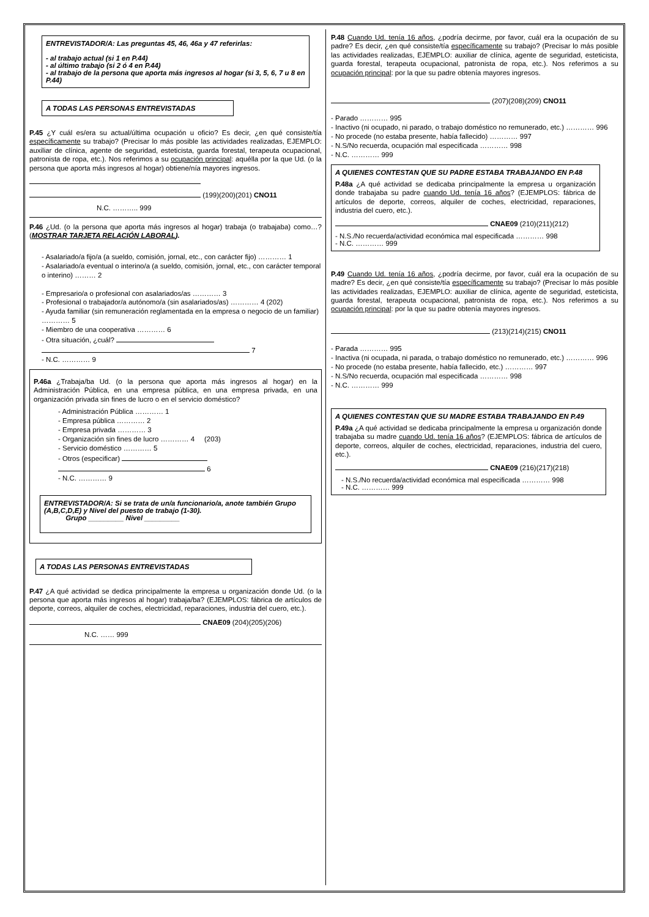ENTREVISTADOR/A: Las preguntas 45, 46, 46a y 47 referirlas:
- al trabajo actual (si 1 en P.44)
- al último trabajo (si 2 ó 4 en P.44)
- al trabajo de la persona que aporta más ingresos al hogar (si 3, 5, 6, 7 u 8 en P.44)
A TODAS LAS PERSONAS ENTREVISTADAS
P.45 ¿Y cuál es/era su actual/última ocupación u oficio? Es decir, ¿en qué consiste/tía específicamente su trabajo? (Precisar lo más posible las actividades realizadas, EJEMPLO: auxiliar de clínica, agente de seguridad, esteticista, guarda forestal, terapeuta ocupacional, patronista de ropa, etc.). Nos referimos a su ocupación principal: aquélla por la que Ud. (o la persona que aporta más ingresos al hogar) obtiene/nía mayores ingresos.
(199)(200)(201) CNO11
N.C. ……….. 999
P.46 ¿Ud. (o la persona que aporta más ingresos al hogar) trabaja (o trabajaba) como…? (MOSTRAR TARJETA RELACIÓN LABORAL).
- Asalariado/a fijo/a (a sueldo, comisión, jornal, etc., con carácter fijo) ………… 1
- Asalariado/a eventual o interino/a (a sueldo, comisión, jornal, etc., con carácter temporal o interino) ……… 2
- Empresario/a o profesional con asalariados/as ………… 3
- Profesional o trabajador/a autónomo/a (sin asalariados/as) ………… 4 (202)
- Ayuda familiar (sin remuneración reglamentada en la empresa o negocio de un familiar) ………… 5
- Miembro de una cooperativa ………… 6
- Otra situación, ¿cuál?
7
- N.C. ………… 9
P.46a ¿Trabaja/ba Ud. (o la persona que aporta más ingresos al hogar) en la Administración Pública, en una empresa pública, en una empresa privada, en una organización privada sin fines de lucro o en el servicio doméstico?
- Administración Pública ………… 1
- Empresa pública ………… 2
- Empresa privada ………… 3
- Organización sin fines de lucro ………… 4 (203)
- Servicio doméstico ………… 5
- Otros (especificar)
6
- N.C. ………… 9
ENTREVISTADOR/A: Si se trata de un/a funcionario/a, anote también Grupo (A,B,C,D,E) y Nivel del puesto de trabajo (1-30).
Grupo _________ Nivel _________
A TODAS LAS PERSONAS ENTREVISTADAS
P.47 ¿A qué actividad se dedica principalmente la empresa u organización donde Ud. (o la persona que aporta más ingresos al hogar) trabaja/ba? (EJEMPLOS: fábrica de artículos de deporte, correos, alquiler de coches, electricidad, reparaciones, industria del cuero, etc.).
CNAE09 (204)(205)(206)
N.C. …… 999
P.48 Cuando Ud. tenía 16 años, ¿podría decirme, por favor, cuál era la ocupación de su padre? Es decir, ¿en qué consiste/tía específicamente su trabajo? (Precisar lo más posible las actividades realizadas, EJEMPLO: auxiliar de clínica, agente de seguridad, esteticista, guarda forestal, terapeuta ocupacional, patronista de ropa, etc.). Nos referimos a su ocupación principal: por la que su padre obtenía mayores ingresos.
(207)(208)(209) CNO11
- Parado ………… 995
- Inactivo (ni ocupado, ni parado, o trabajo doméstico no remunerado, etc.) ………… 996
- No procede (no estaba presente, había fallecido) ………… 997
- N.S/No recuerda, ocupación mal especificada ………… 998
- N.C. ………… 999
A QUIENES CONTESTAN QUE SU PADRE ESTABA TRABAJANDO EN P.48
P.48a ¿A qué actividad se dedicaba principalmente la empresa u organización donde trabajaba su padre cuando Ud. tenía 16 años? (EJEMPLOS: fábrica de artículos de deporte, correos, alquiler de coches, electricidad, reparaciones, industria del cuero, etc.).
CNAE09 (210)(211)(212)
- N.S./No recuerda/actividad económica mal especificada ………… 998
- N.C. ………… 999
P.49 Cuando Ud. tenía 16 años, ¿podría decirme, por favor, cuál era la ocupación de su madre? Es decir, ¿en qué consiste/tía específicamente su trabajo? (Precisar lo más posible las actividades realizadas, EJEMPLO: auxiliar de clínica, agente de seguridad, esteticista, guarda forestal, terapeuta ocupacional, patronista de ropa, etc.). Nos referimos a su ocupación principal: por la que su padre obtenía mayores ingresos.
(213)(214)(215) CNO11
- Parada ………… 995
- Inactiva (ni ocupada, ni parada, o trabajo doméstico no remunerado, etc.) ………… 996
- No procede (no estaba presente, había fallecido, etc.) ………… 997
- N.S/No recuerda, ocupación mal especificada ………… 998
- N.C. ………… 999
A QUIENES CONTESTAN QUE SU MADRE ESTABA TRABAJANDO EN P.49
P.49a ¿A qué actividad se dedicaba principalmente la empresa u organización donde trabajaba su madre cuando Ud. tenía 16 años? (EJEMPLOS: fábrica de artículos de deporte, correos, alquiler de coches, electricidad, reparaciones, industria del cuero, etc.).
CNAE09 (216)(217)(218)
- N.S./No recuerda/actividad económica mal especificada ………… 998
- N.C. ………… 999